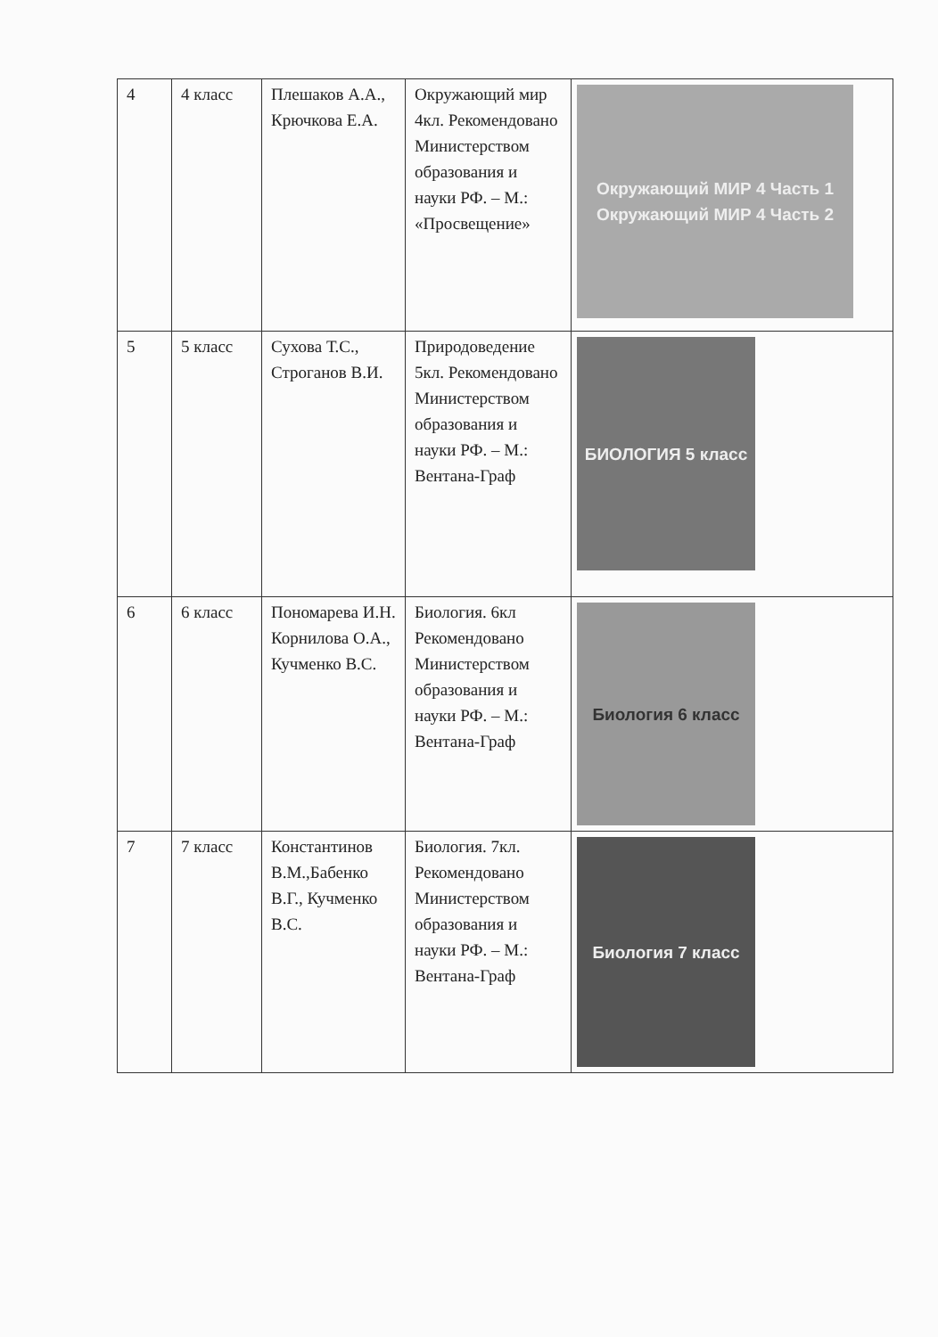| 4 | 4 класс | Плешаков А.А., Крючкова Е.А. | Окружающий мир 4кл. Рекомендовано Министерством образования и науки РФ. – М.: «Просвещение» | Окружающий МИР 4 Часть 1 Окружающий МИР 4 Часть 2 |
| 5 | 5 класс | Сухова Т.С., Строганов В.И. | Природоведение 5кл. Рекомендовано Министерством образования и науки РФ. – М.: Вентана-Граф | БИОЛОГИЯ 5 класс |
| 6 | 6 класс | Пономарева И.Н. Корнилова О.А., Кучменко В.С. | Биология. 6кл Рекомендовано Министерством образования и науки РФ. – М.: Вентана-Граф | Биология 6 класс |
| 7 | 7 класс | Константинов В.М.,Бабенко В.Г., Кучменко В.С. | Биология. 7кл. Рекомендовано Министерством образования и науки РФ. – М.: Вентана-Граф | Биология 7 класс |